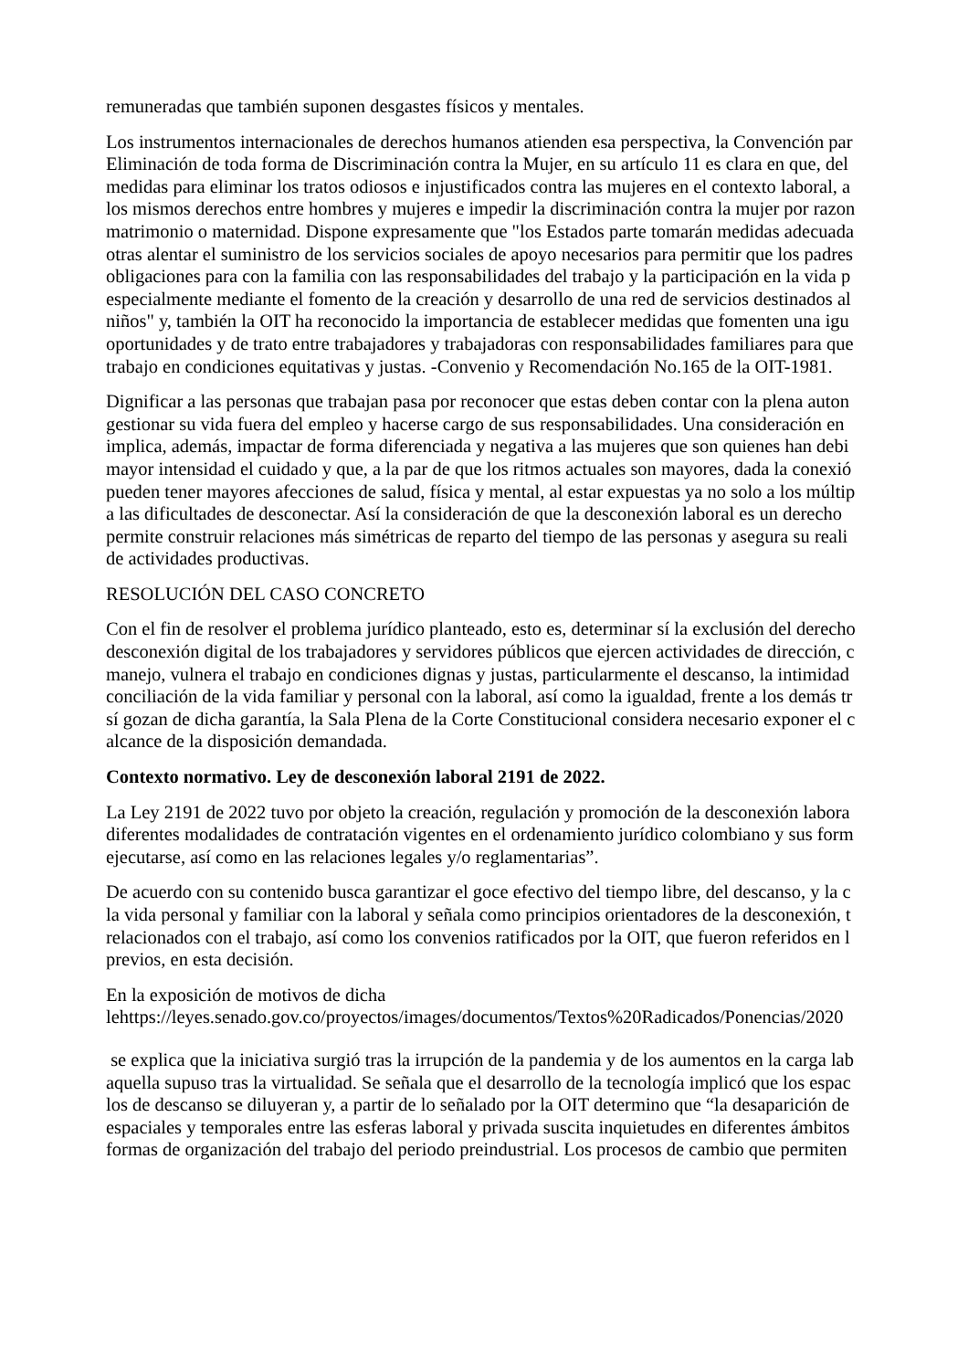remuneradas que también suponen desgastes físicos y mentales.
Los instrumentos internacionales de derechos humanos atienden esa perspectiva, la Convención par
Eliminación de toda forma de Discriminación contra la Mujer, en su artículo 11 es clara en que, del
medidas para eliminar los tratos odiosos e injustificados contra las mujeres en el contexto laboral, a
los mismos derechos entre hombres y mujeres e impedir la discriminación contra la mujer por razon
matrimonio o maternidad. Dispone expresamente que "los Estados parte tomarán medidas adecuada
otras alentar el suministro de los servicios sociales de apoyo necesarios para permitir que los padres
obligaciones para con la familia con las responsabilidades del trabajo y la participación en la vida p
especialmente mediante el fomento de la creación y desarrollo de una red de servicios destinados al
niños" y, también la OIT ha reconocido la importancia de establecer medidas que fomenten una igu
oportunidades y de trato entre trabajadores y trabajadoras con responsabilidades familiares para que
trabajo en condiciones equitativas y justas. -Convenio y Recomendación No.165 de la OIT-1981.
Dignificar a las personas que trabajan pasa por reconocer que estas deben contar con la plena auton
gestionar su vida fuera del empleo y hacerse cargo de sus responsabilidades. Una consideración en
implica, además, impactar de forma diferenciada y negativa a las mujeres que son quienes han debi
mayor intensidad el cuidado y que, a la par de que los ritmos actuales son mayores, dada la conexió
pueden tener mayores afecciones de salud, física y mental, al estar expuestas ya no solo a los múltip
a las dificultades de desconectar. Así la consideración de que la desconexión laboral es un derecho
permite construir relaciones más simétricas de reparto del tiempo de las personas y asegura su reali
de actividades productivas.
RESOLUCIÓN DEL CASO CONCRETO
Con el fin de resolver el problema jurídico planteado, esto es, determinar sí la exclusión del derecho
desconexión digital de los trabajadores y servidores públicos que ejercen actividades de dirección, c
manejo, vulnera el trabajo en condiciones dignas y justas, particularmente el descanso, la intimidad
conciliación de la vida familiar y personal con la laboral, así como la igualdad, frente a los demás tr
sí gozan de dicha garantía, la Sala Plena de la Corte Constitucional considera necesario exponer el c
alcance de la disposición demandada.
Contexto normativo. Ley de desconexión laboral 2191 de 2022.
La Ley 2191 de 2022 tuvo por objeto la creación, regulación y promoción de la desconexión labora
diferentes modalidades de contratación vigentes en el ordenamiento jurídico colombiano y sus form
ejecutarse, así como en las relaciones legales y/o reglamentarias”.
De acuerdo con su contenido busca garantizar el goce efectivo del tiempo libre, del descanso, y la c
la vida personal y familiar con la laboral y señala como principios orientadores de la desconexión, t
relacionados con el trabajo, así como los convenios ratificados por la OIT, que fueron referidos en l
previos, en esta decisión.
En la exposición de motivos de dicha
lehttps://leyes.senado.gov.co/proyectos/images/documentos/Textos%20Radicados/Ponencias/2020
se explica que la iniciativa surgió tras la irrupción de la pandemia y de los aumentos en la carga lab
aquella supuso tras la virtualidad. Se señala que el desarrollo de la tecnología implicó que los espac
los de descanso se diluyeran y, a partir de lo señalado por la OIT determino que “la desaparición de
espaciales y temporales entre las esferas laboral y privada suscita inquietudes en diferentes ámbitos
formas de organización del trabajo del periodo preindustrial. Los procesos de cambio que permiten